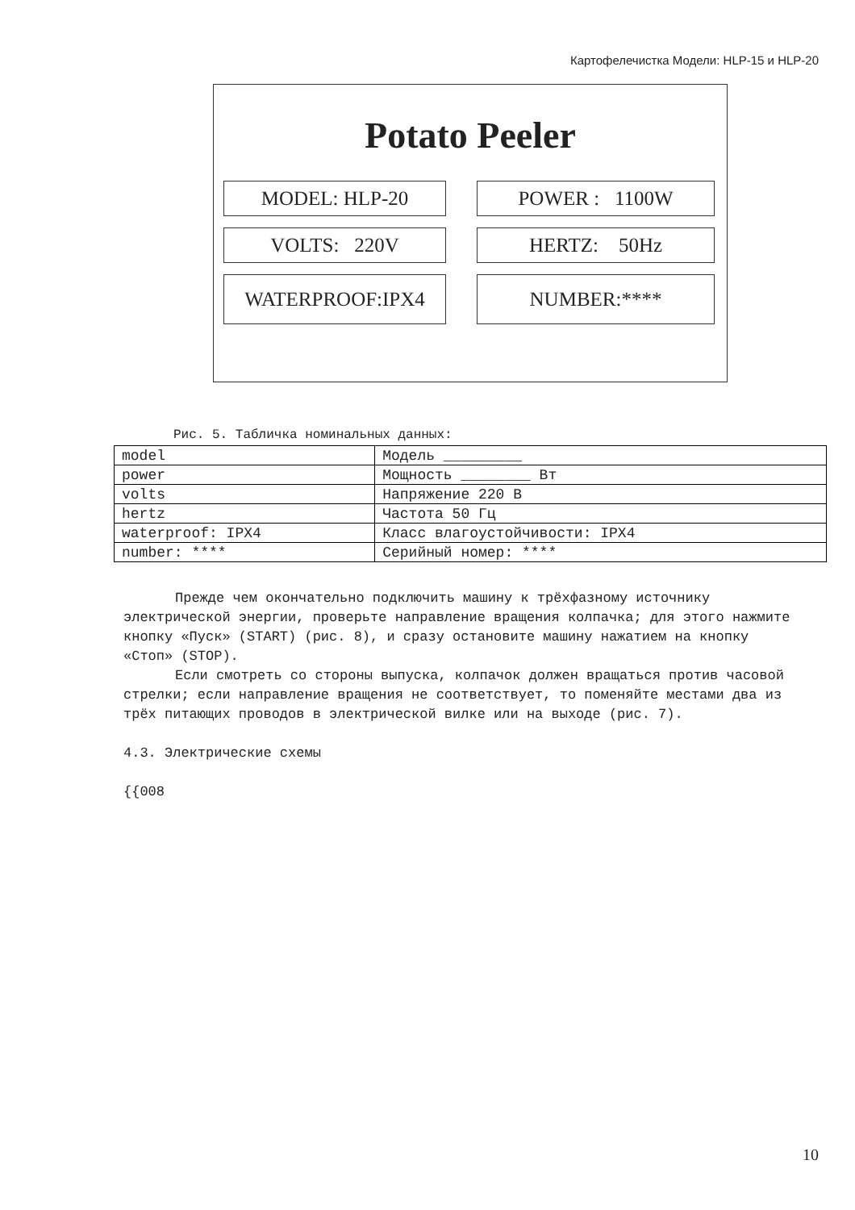Картофелечистка Модели: HLP-15 и HLP-20
Potato Peeler
MODEL: HLP-20
POWER : 1100W
VOLTS: 220V
HERTZ: 50Hz
WATERPROOF:IPX4
NUMBER:****
Рис. 5. Табличка номинальных данных:
| model | Модель _________ |
| power | Мощность ________ Вт |
| volts | Напряжение 220 В |
| hertz | Частота 50 Гц |
| waterproof: IPX4 | Класс влагоустойчивости: IPX4 |
| number: **** | Серийный номер: **** |
Прежде чем окончательно подключить машину к трёхфазному источнику электрической энергии, проверьте направление вращения колпачка; для этого нажмите кнопку «Пуск» (START) (рис. 8), и сразу остановите машину нажатием на кнопку «Стоп» (STOP).
Если смотреть со стороны выпуска, колпачок должен вращаться против часовой стрелки; если направление вращения не соответствует, то поменяйте местами два из трёх питающих проводов в электрической вилке или на выходе (рис. 7).
4.3. Электрические схемы
{{008
10